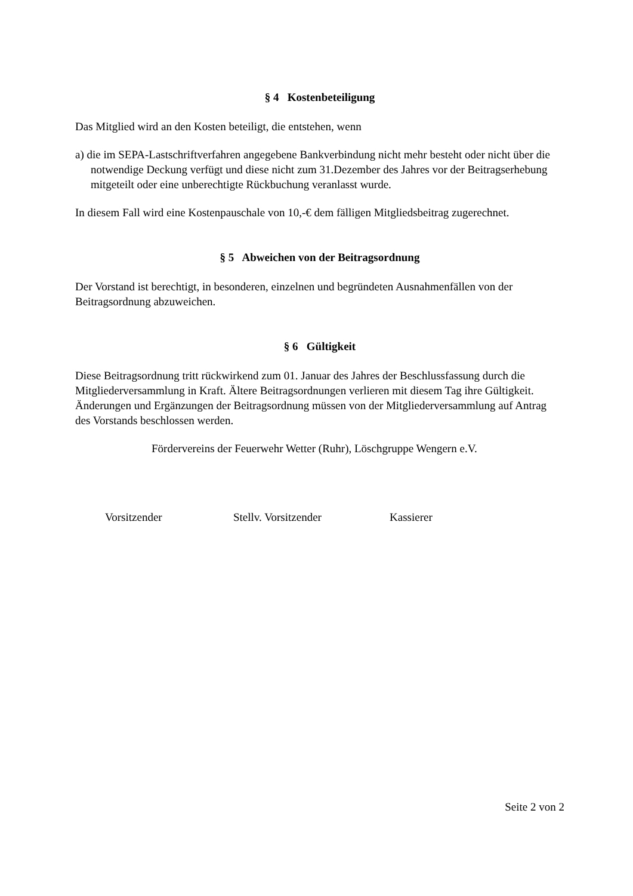§ 4 Kostenbeteiligung
Das Mitglied wird an den Kosten beteiligt, die entstehen, wenn
a) die im SEPA-Lastschriftverfahren angegebene Bankverbindung nicht mehr besteht oder nicht über die notwendige Deckung verfügt und diese nicht zum 31.Dezember des Jahres vor der Beitragserhebung mitgeteilt oder eine unberechtigte Rückbuchung veranlasst wurde.
In diesem Fall wird eine Kostenpauschale von 10,-€ dem fälligen Mitgliedsbeitrag zugerechnet.
§ 5 Abweichen von der Beitragsordnung
Der Vorstand ist berechtigt, in besonderen, einzelnen und begründeten Ausnahmenfällen von der Beitragsordnung abzuweichen.
§ 6 Gültigkeit
Diese Beitragsordnung tritt rückwirkend zum 01. Januar des Jahres der Beschlussfassung durch die Mitgliederversammlung in Kraft. Ältere Beitragsordnungen verlieren mit diesem Tag ihre Gültigkeit. Änderungen und Ergänzungen der Beitragsordnung müssen von der Mitgliederversammlung auf Antrag des Vorstands beschlossen werden.
Fördervereins der Feuerwehr Wetter (Ruhr), Löschgruppe Wengern e.V.
Vorsitzender Stellv. Vorsitzender Kassierer
Seite 2 von 2